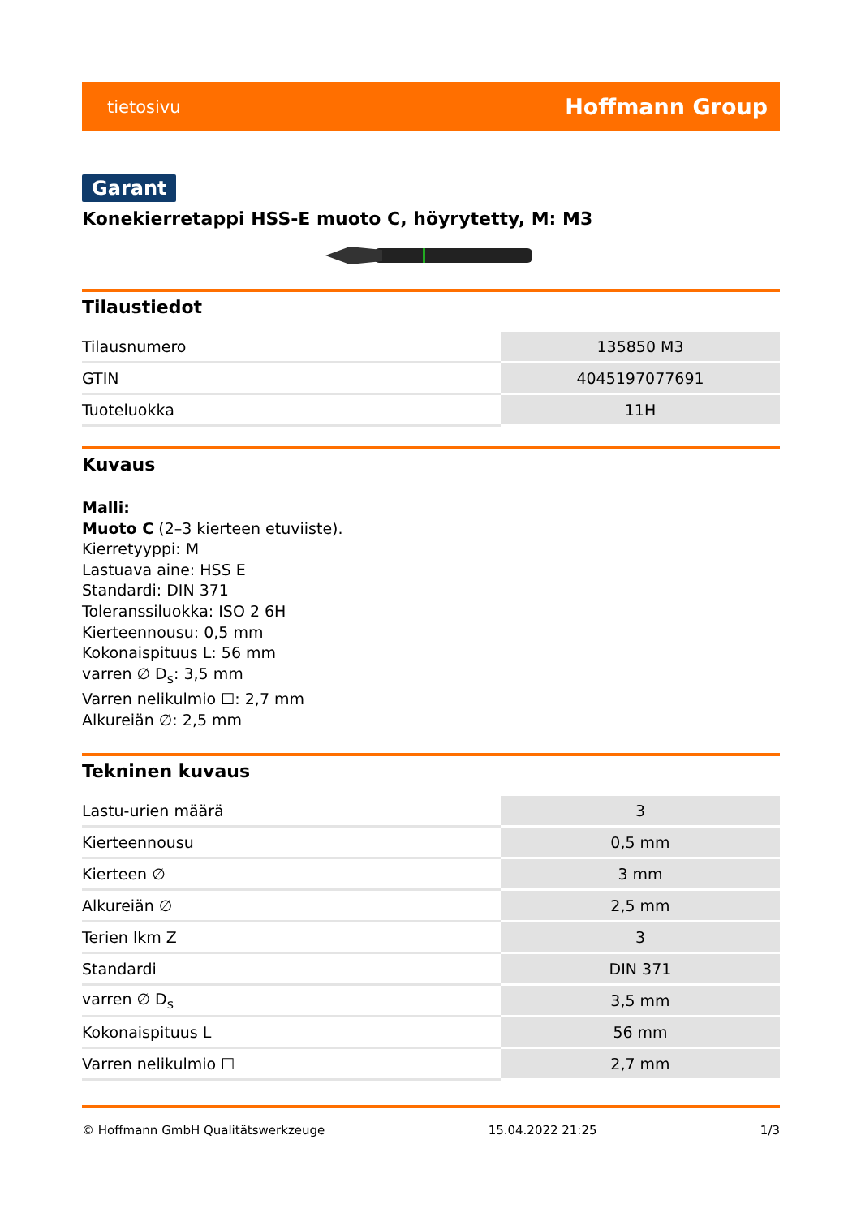tietosivu Hoffmann Group
Garant
Konekierretappi HSS-E muoto C, höyrytetty, M: M3
Tilaustiedot
| Tilausnumero | 135850 M3 |
| GTIN | 4045197077691 |
| Tuoteluokka | 11H |
Kuvaus
Malli:
Muoto C (2–3 kierteen etuviiste).
Kierretyyppi: M
Lastuava aine: HSS E
Standardi: DIN 371
Toleranssiluokka: ISO 2 6H
Kierteennousu: 0,5 mm
Kokonaispituus L: 56 mm
varren ∅ D<sub>s</sub>: 3,5 mm
Varren nelikulmio ☐: 2,7 mm
Alkureiän ∅: 2,5 mm
Tekninen kuvaus
| Lastu-urien määrä | 3 |
| Kierteennousu | 0,5 mm |
| Kierteen ∅ | 3 mm |
| Alkureiän ∅ | 2,5 mm |
| Terien lkm Z | 3 |
| Standardi | DIN 371 |
| varren ∅ D<sub>s</sub> | 3,5 mm |
| Kokonaispituus L | 56 mm |
| Varren nelikulmio ☐ | 2,7 mm |
© Hoffmann GmbH Qualitätswerkzeuge 15.04.2022 21:25 1/3